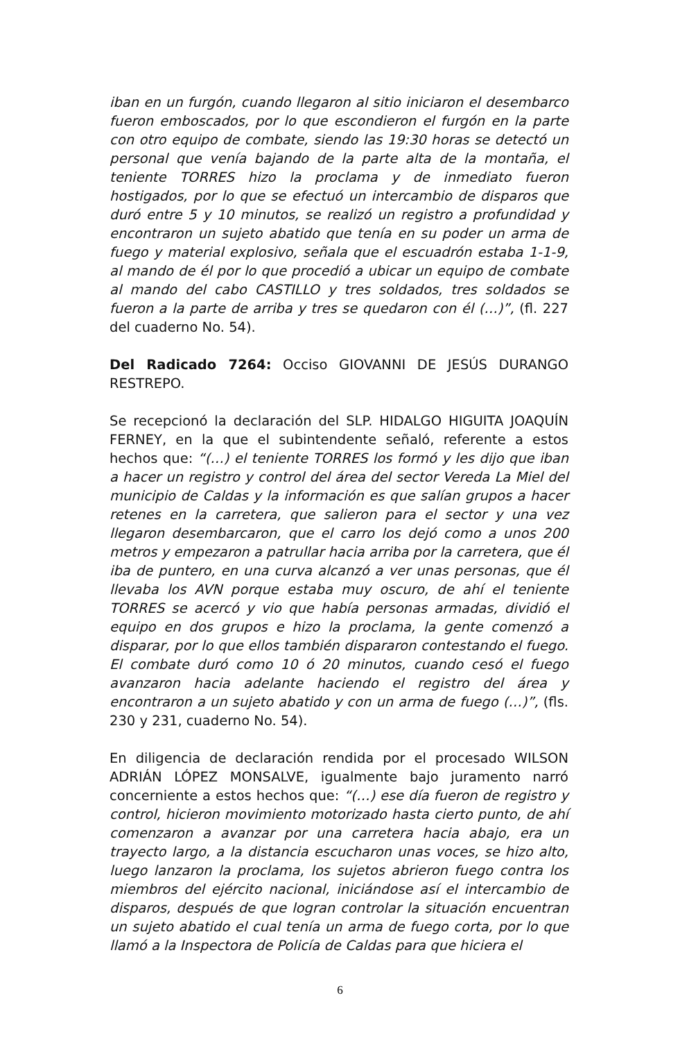iban en un furgón, cuando llegaron al sitio iniciaron el desembarco fueron emboscados, por lo que escondieron el furgón en la parte con otro equipo de combate, siendo las 19:30 horas se detectó un personal que venía bajando de la parte alta de la montaña, el teniente TORRES hizo la proclama y de inmediato fueron hostigados, por lo que se efectuó un intercambio de disparos que duró entre 5 y 10 minutos, se realizó un registro a profundidad y encontraron un sujeto abatido que tenía en su poder un arma de fuego y material explosivo, señala que el escuadrón estaba 1-1-9, al mando de él por lo que procedió a ubicar un equipo de combate al mando del cabo CASTILLO y tres soldados, tres soldados se fueron a la parte de arriba y tres se quedaron con él (…)”, (fl. 227 del cuaderno No. 54).
Del Radicado 7264: Occiso GIOVANNI DE JESÚS DURANGO RESTREPO.
Se recepcionó la declaración del SLP. HIDALGO HIGUITA JOAQUÍN FERNEY, en la que el subintendente señaló, referente a estos hechos que: “(…) el teniente TORRES los formó y les dijo que iban a hacer un registro y control del área del sector Vereda La Miel del municipio de Caldas y la información es que salían grupos a hacer retenes en la carretera, que salieron para el sector y una vez llegaron desembarcaron, que el carro los dejó como a unos 200 metros y empezaron a patrullar hacia arriba por la carretera, que él iba de puntero, en una curva alcanzó a ver unas personas, que él llevaba los AVN porque estaba muy oscuro, de ahí el teniente TORRES se acercó y vio que había personas armadas, dividió el equipo en dos grupos e hizo la proclama, la gente comenzó a disparar, por lo que ellos también dispararon contestando el fuego. El combate duró como 10 ó 20 minutos, cuando cesó el fuego avanzaron hacia adelante haciendo el registro del área y encontraron a un sujeto abatido y con un arma de fuego (…)”, (fls. 230 y 231, cuaderno No. 54).
En diligencia de declaración rendida por el procesado WILSON ADRIÁN LÓPEZ MONSALVE, igualmente bajo juramento narró concerniente a estos hechos que: “(…) ese día fueron de registro y control, hicieron movimiento motorizado hasta cierto punto, de ahí comenzaron a avanzar por una carretera hacia abajo, era un trayecto largo, a la distancia escucharon unas voces, se hizo alto, luego lanzaron la proclama, los sujetos abrieron fuego contra los miembros del ejército nacional, iniciándose así el intercambio de disparos, después de que logran controlar la situación encuentran un sujeto abatido el cual tenía un arma de fuego corta, por lo que llamó a la Inspectora de Policía de Caldas para que hiciera el
6